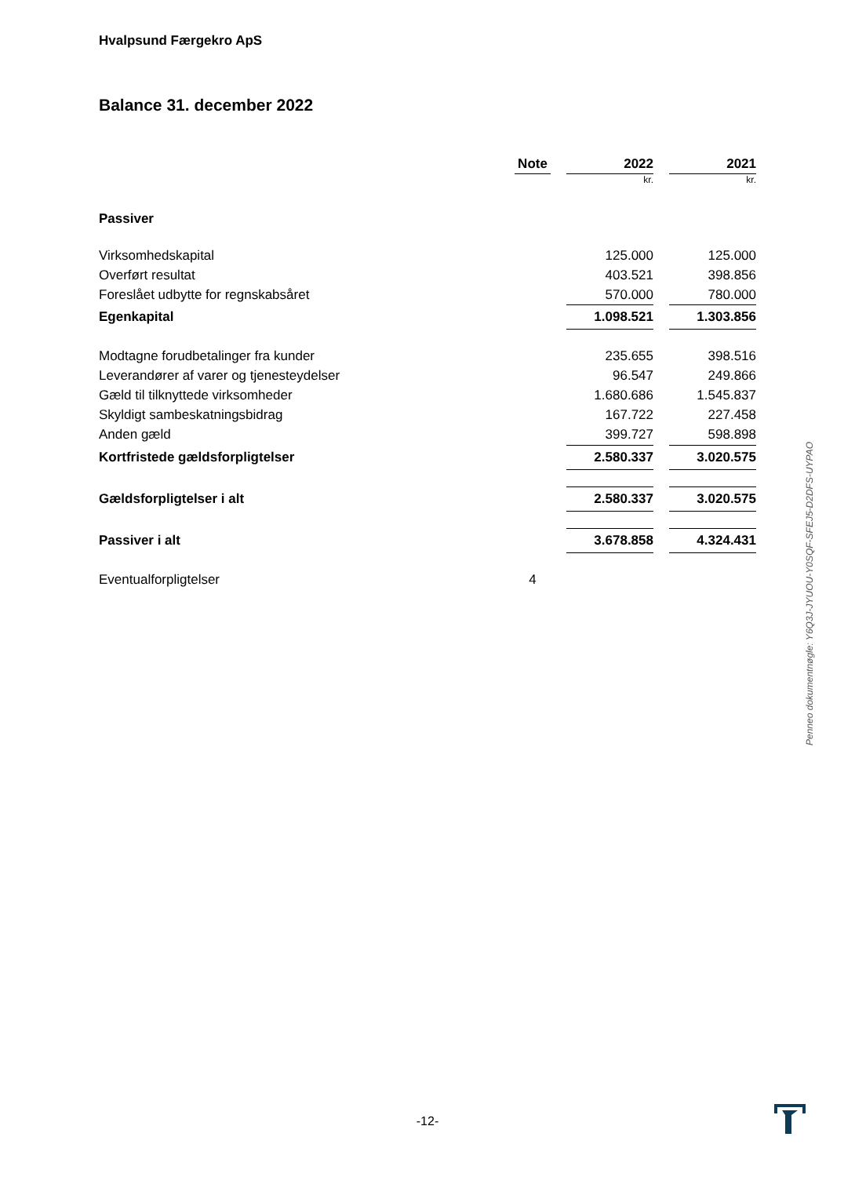Hvalpsund Færgekro ApS
Balance 31. december 2022
| | Note | | 2022 | | 2021 |
| | | | kr. | | kr. |
| Passiver | | | | | |
| Virksomhedskapital | | | 125.000 | | 125.000 |
| Overført resultat | | | 403.521 | | 398.856 |
| Foreslået udbytte for regnskabsåret | | | 570.000 | | 780.000 |
| Egenkapital | | | 1.098.521 | | 1.303.856 |
| Modtagne forudbetalinger fra kunder | | | 235.655 | | 398.516 |
| Leverandører af varer og tjenesteydelser | | | 96.547 | | 249.866 |
| Gæld til tilknyttede virksomheder | | | 1.680.686 | | 1.545.837 |
| Skyldigt sambeskatningsbidrag | | | 167.722 | | 227.458 |
| Anden gæld | | | 399.727 | | 598.898 |
| Kortfristede gældsforpligtelser | | | 2.580.337 | | 3.020.575 |
| Gældsforpligtelser i alt | | | 2.580.337 | | 3.020.575 |
| Passiver i alt | | | 3.678.858 | | 4.324.431 |
| Eventualforpligtelser | 4 | | | | |
Penneo dokumentnøgle: Y6Q3J-JYUOU-Y0SQF-SFEJ5-D2DFS-UYPAO
-12-